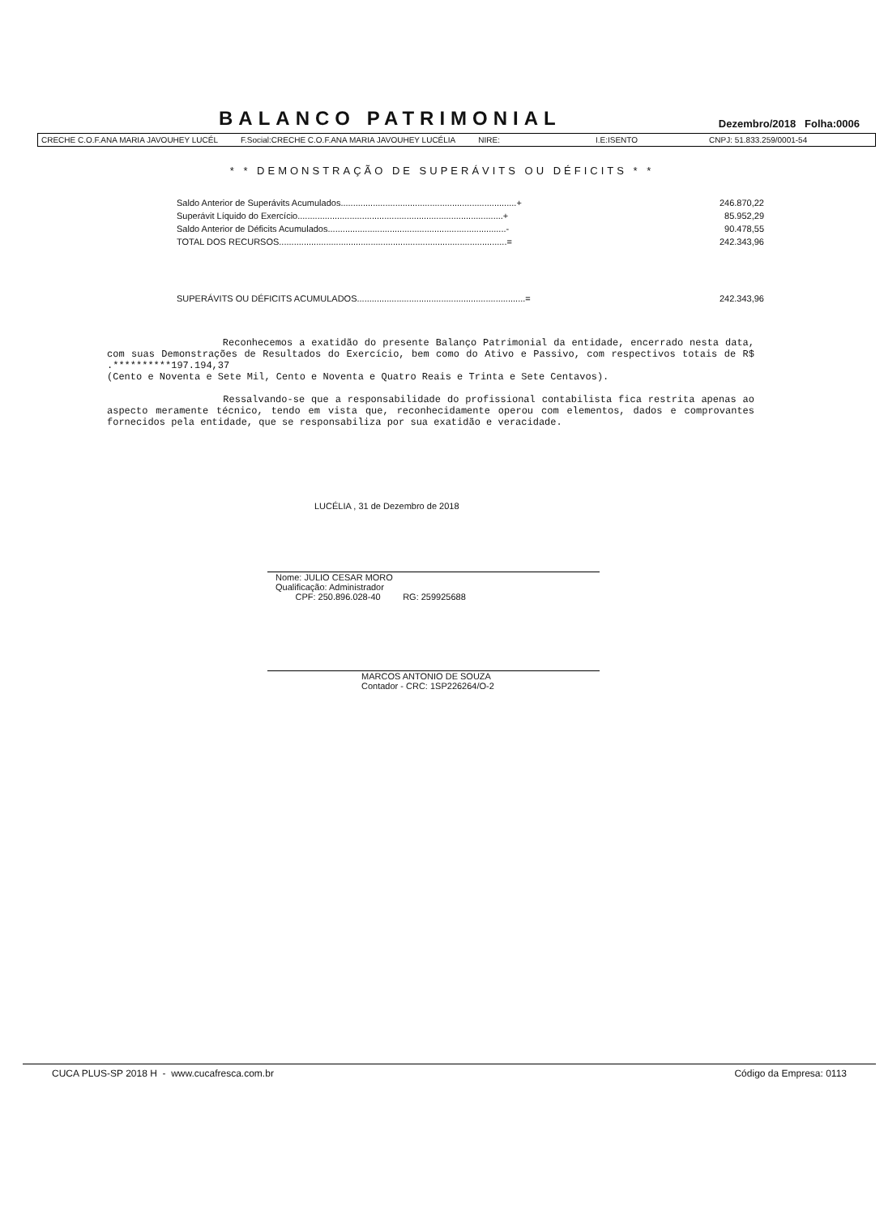BALANCO PATRIMONIAL
Dezembro/2018 Folha:0006
CRECHE C.O.F.ANA MARIA JAVOUHEY LUCÉL F.Social:CRECHE C.O.F.ANA MARIA JAVOUHEY LUCÉLIA NIRE: I.E:ISENTO CNPJ: 51.833.259/0001-54
* * DEMONSTRAÇÃO DE SUPERÁVITS OU DÉFICITS * *
| Saldo Anterior de Superávits Acumulados.......................................................................+ | 246.870,22 |
| Superávit Líquido do Exercício...................................................................................+ | 85.952,29 |
| Saldo Anterior de Déficits Acumulados........................................................................- | 90.478,55 |
| TOTAL DOS RECURSOS............................................................................................= | 242.343,96 |
| SUPERÁVITS OU DÉFICITS ACUMULADOS....................................................................= | 242.343,96 |
Reconhecemos a exatidão do presente Balanço Patrimonial da entidade, encerrado nesta data, com suas Demonstrações de Resultados do Exercício, bem como do Ativo e Passivo, com respectivos totais de R$ .**********197.194,37
(Cento e Noventa e Sete Mil, Cento e Noventa e Quatro Reais e Trinta e Sete Centavos).
Ressalvando-se que a responsabilidade do profissional contabilista fica restrita apenas ao aspecto meramente técnico, tendo em vista que, reconhecidamente operou com elementos, dados e comprovantes fornecidos pela entidade, que se responsabiliza por sua exatidão e veracidade.
LUCÉLIA , 31 de Dezembro de 2018
Nome: JULIO CESAR MORO
Qualificação: Administrador
CPF: 250.896.028-40 RG: 259925688
MARCOS ANTONIO DE SOUZA
Contador - CRC: 1SP226264/O-2
CUCA PLUS-SP 2018 H - www.cucafresca.com.br Código da Empresa: 0113